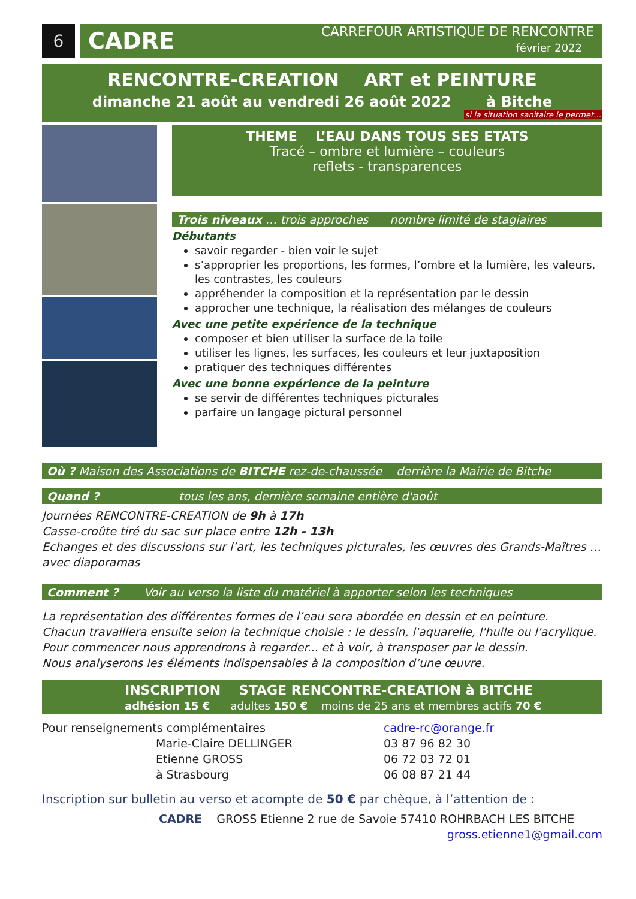6
CADRE
CARREFOUR ARTISTIQUE DE RENCONTRE
février 2022
RENCONTRE-CREATION ART et PEINTURE
dimanche 21 août au vendredi 26 août 2022 à Bitche
si la situation sanitaire le permet…
THEME L’EAU DANS TOUS SES ETATS
Tracé – ombre et lumière – couleurs
reflets - transparences
Trois niveaux … trois approches nombre limité de stagiaires
Débutants
savoir regarder - bien voir le sujet
s’approprier les proportions, les formes, l’ombre et la lumière, les valeurs, les contrastes, les couleurs
appréhender la composition et la représentation par le dessin
approcher une technique, la réalisation des mélanges de couleurs
Avec une petite expérience de la technique
composer et bien utiliser la surface de la toile
utiliser les lignes, les surfaces, les couleurs et leur juxtaposition
pratiquer des techniques différentes
Avec une bonne expérience de la peinture
se servir de différentes techniques picturales
parfaire un langage pictural personnel
Où ? Maison des Associations de BITCHE rez-de-chaussée derrière la Mairie de Bitche
Quand ? tous les ans, dernière semaine entière d'août
Journées RENCONTRE-CREATION de 9h à 17h
Casse-croûte tiré du sac sur place entre 12h - 13h
Echanges et des discussions sur l’art, les techniques picturales, les œuvres des Grands-Maîtres … avec diaporamas
Comment ? Voir au verso la liste du matériel à apporter selon les techniques
La représentation des différentes formes de l’eau sera abordée en dessin et en peinture.
Chacun travaillera ensuite selon la technique choisie : le dessin, l'aquarelle, l'huile ou l'acrylique.
Pour commencer nous apprendrons à regarder... et à voir, à transposer par le dessin.
Nous analyserons les éléments indispensables à la composition d’une œuvre.
INSCRIPTION STAGE RENCONTRE-CREATION à BITCHE
adhésion 15 € adultes 150 € moins de 25 ans et membres actifs 70 €
Pour renseignements complémentaires
Marie-Claire DELLINGER
Etienne GROSS
à Strasbourg
cadre-rc@orange.fr
03 87 96 82 30
06 72 03 72 01
06 08 87 21 44
Inscription sur bulletin au verso et acompte de 50 € par chèque, à l’attention de :
CADRE GROSS Etienne 2 rue de Savoie 57410 ROHRBACH LES BITCHE
gross.etienne1@gmail.com